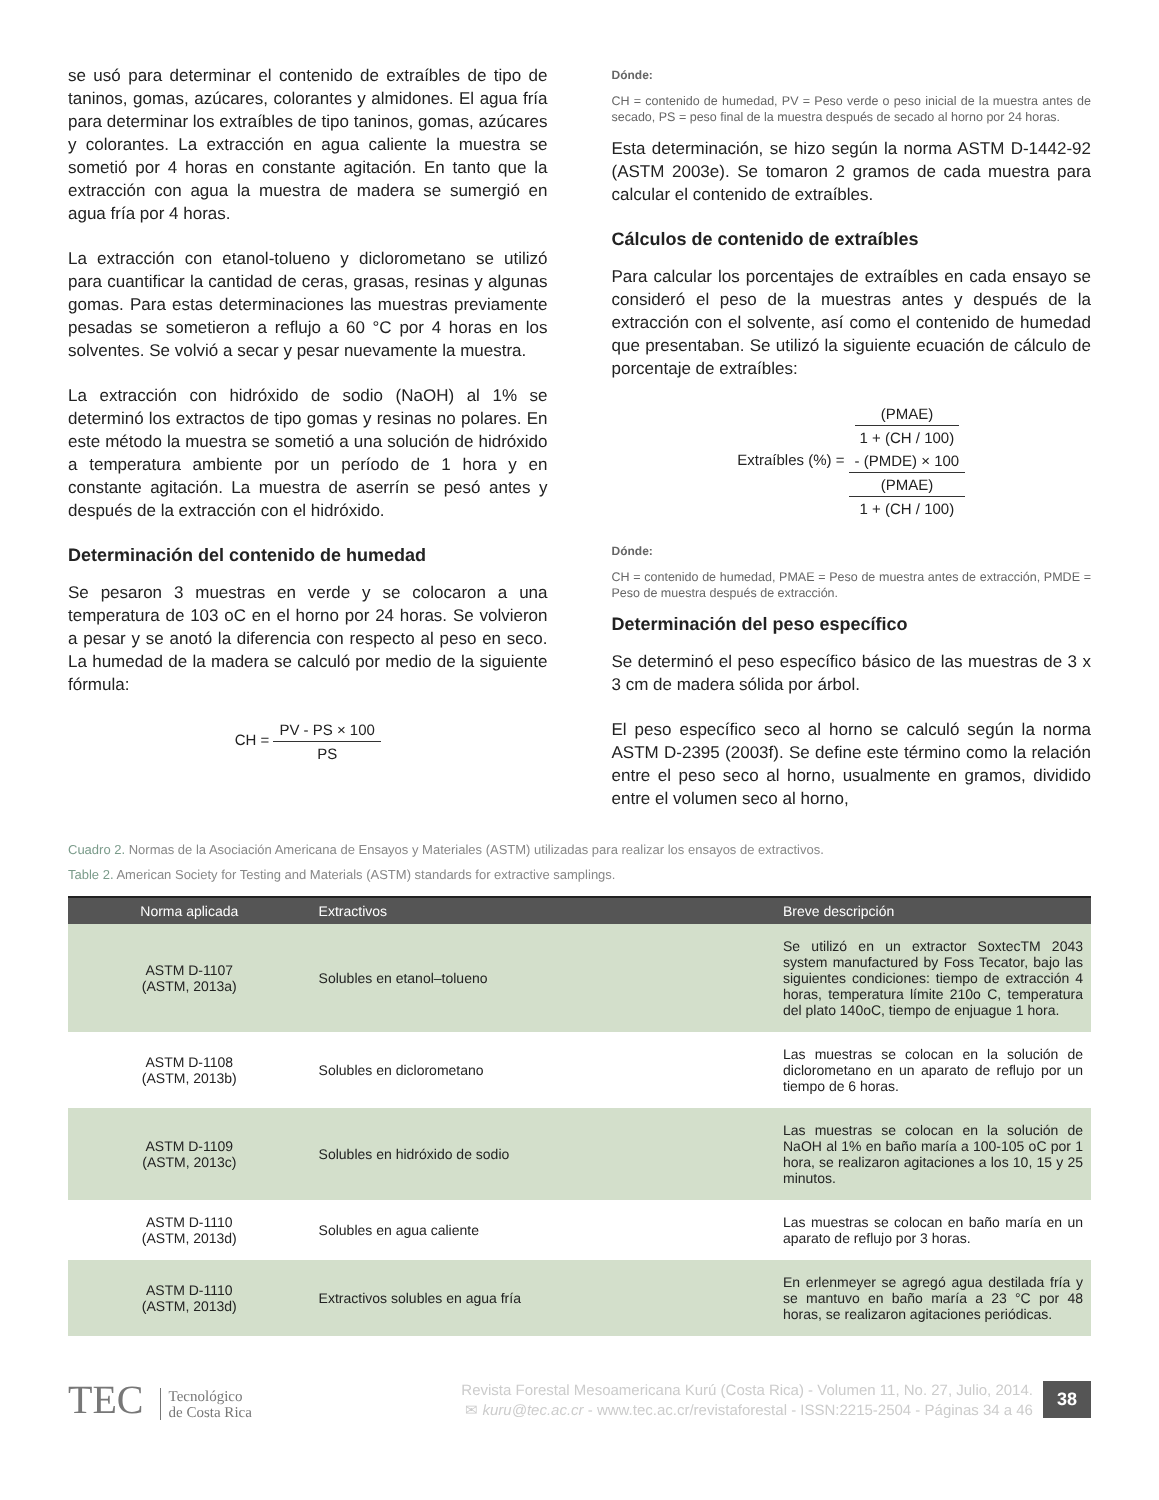se usó para determinar el contenido de extraíbles de tipo de taninos, gomas, azúcares, colorantes y almidones. El agua fría para determinar los extraíbles de tipo taninos, gomas, azúcares y colorantes. La extracción en agua caliente la muestra se sometió por 4 horas en constante agitación. En tanto que la extracción con agua la muestra de madera se sumergió en agua fría por 4 horas.
La extracción con etanol-tolueno y diclorometano se utilizó para cuantificar la cantidad de ceras, grasas, resinas y algunas gomas. Para estas determinaciones las muestras previamente pesadas se sometieron a reflujo a 60 °C por 4 horas en los solventes. Se volvió a secar y pesar nuevamente la muestra.
La extracción con hidróxido de sodio (NaOH) al 1% se determinó los extractos de tipo gomas y resinas no polares. En este método la muestra se sometió a una solución de hidróxido a temperatura ambiente por un período de 1 hora y en constante agitación. La muestra de aserrín se pesó antes y después de la extracción con el hidróxido.
Determinación del contenido de humedad
Se pesaron 3 muestras en verde y se colocaron a una temperatura de 103 oC en el horno por 24 horas. Se volvieron a pesar y se anotó la diferencia con respecto al peso en seco. La humedad de la madera se calculó por medio de la siguiente fórmula:
CH = PV - PS × 100 PS
Dónde:
CH = contenido de humedad, PV = Peso verde o peso inicial de la muestra antes de secado, PS = peso final de la muestra después de secado al horno por 24 horas.
Esta determinación, se hizo según la norma ASTM D-1442-92 (ASTM 2003e). Se tomaron 2 gramos de cada muestra para calcular el contenido de extraíbles.
Cálculos de contenido de extraíbles
Para calcular los porcentajes de extraíbles en cada ensayo se consideró el peso de la muestras antes y después de la extracción con el solvente, así como el contenido de humedad que presentaban. Se utilizó la siguiente ecuación de cálculo de porcentaje de extraíbles:
Extraíbles (%) = (PMAE)
1 + (CH / 100)
- (PMDE) × 100 (PMAE)
1 + (CH / 100)
Dónde:
CH = contenido de humedad, PMAE = Peso de muestra antes de extracción, PMDE = Peso de muestra después de extracción.
Determinación del peso específico
Se determinó el peso específico básico de las muestras de 3 x 3 cm de madera sólida por árbol.
El peso específico seco al horno se calculó según la norma ASTM D-2395 (2003f). Se define este término como la relación entre el peso seco al horno, usualmente en gramos, dividido entre el volumen seco al horno,
Cuadro 2. Normas de la Asociación Americana de Ensayos y Materiales (ASTM) utilizadas para realizar los ensayos de extractivos.
Table 2. American Society for Testing and Materials (ASTM) standards for extractive samplings.
| Norma aplicada | Extractivos | Breve descripción |
| --- | --- | --- |
| ASTM D-1107 (ASTM, 2013a) | Solubles en etanol–tolueno | Se utilizó en un extractor SoxtecTM 2043 system manufactured by Foss Tecator, bajo las siguientes condiciones: tiempo de extracción 4 horas, temperatura límite 210o C, temperatura del plato 140oC, tiempo de enjuague 1 hora. |
| ASTM D-1108 (ASTM, 2013b) | Solubles en diclorometano | Las muestras se colocan en la solución de diclorometano en un aparato de reflujo por un tiempo de 6 horas. |
| ASTM D-1109 (ASTM, 2013c) | Solubles en hidróxido de sodio | Las muestras se colocan en la solución de NaOH al 1% en baño maría a 100-105 oC por 1 hora, se realizaron agitaciones a los 10, 15 y 25 minutos. |
| ASTM D-1110 (ASTM, 2013d) | Solubles en agua caliente | Las muestras se colocan en baño maría en un aparato de reflujo por 3 horas. |
| ASTM D-1110 (ASTM, 2013d) | Extractivos solubles en agua fría | En erlenmeyer se agregó agua destilada fría y se mantuvo en baño maría a 23 °C por 48 horas, se realizaron agitaciones periódicas. |
TEC Tecnológico
de Costa Rica
Revista Forestal Mesoamericana Kurú (Costa Rica) - Volumen 11, No. 27, Julio, 2014.
✉ kuru@tec.ac.cr - www.tec.ac.cr/revistaforestal - ISSN:2215-2504 - Páginas 34 a 46
38